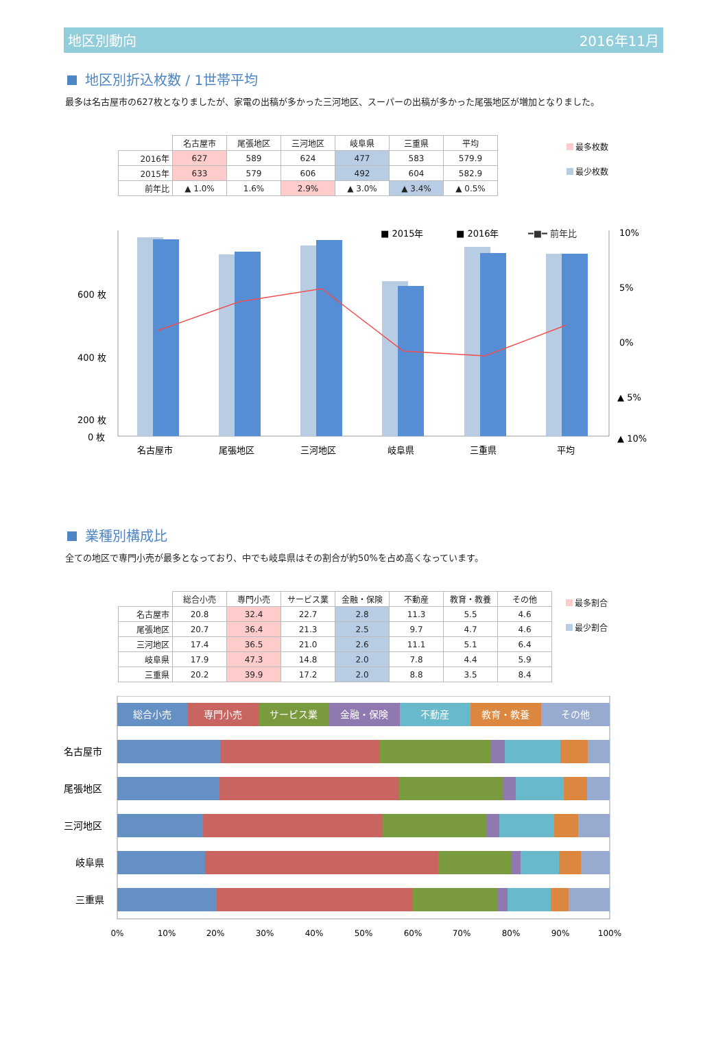地区別動向 2016年11月
地区別折込枚数 / 1世帯平均
最多は名古屋市の627枚となりましたが、家電の出稿が多かった三河地区、スーパーの出稿が多かった尾張地区が増加となりました。
| | 名古屋市 | 尾張地区 | 三河地区 | 岐阜県 | 三重県 | 平均 |
| --- | --- | --- | --- | --- | --- | --- |
| 2016年 | 627 | 589 | 624 | 477 | 583 | 579.9 |
| 2015年 | 633 | 579 | 606 | 492 | 604 | 582.9 |
| 前年比 | ▲ 1.0% | 1.6% | 2.9% | ▲ 3.0% | ▲ 3.4% | ▲ 0.5% |
最多枚数
最少枚数
■ 2015年
■ 2016年
━■━ 前年比
600 枚
400 枚
200 枚
0 枚
10%
5%
0%
▲ 5%
▲ 10%
名古屋市
尾張地区
三河地区
岐阜県
三重県
平均
業種別構成比
全ての地区で専門小売が最多となっており、中でも岐阜県はその割合が約50%を占め高くなっています。
| | 総合小売 | 専門小売 | サービス業 | 金融・保険 | 不動産 | 教育・教養 | その他 |
| --- | --- | --- | --- | --- | --- | --- | --- |
| 名古屋市 | 20.8 | 32.4 | 22.7 | 2.8 | 11.3 | 5.5 | 4.6 |
| 尾張地区 | 20.7 | 36.4 | 21.3 | 2.5 | 9.7 | 4.7 | 4.6 |
| 三河地区 | 17.4 | 36.5 | 21.0 | 2.6 | 11.1 | 5.1 | 6.4 |
| 岐阜県 | 17.9 | 47.3 | 14.8 | 2.0 | 7.8 | 4.4 | 5.9 |
| 三重県 | 20.2 | 39.9 | 17.2 | 2.0 | 8.8 | 3.5 | 8.4 |
最多割合
最少割合
総合小売
専門小売
サービス業
金融・保険
不動産
教育・教養
その他
名古屋市
尾張地区
三河地区
岐阜県
三重県
0%
10%
20%
30%
40%
50%
60%
70%
80%
90%
100%